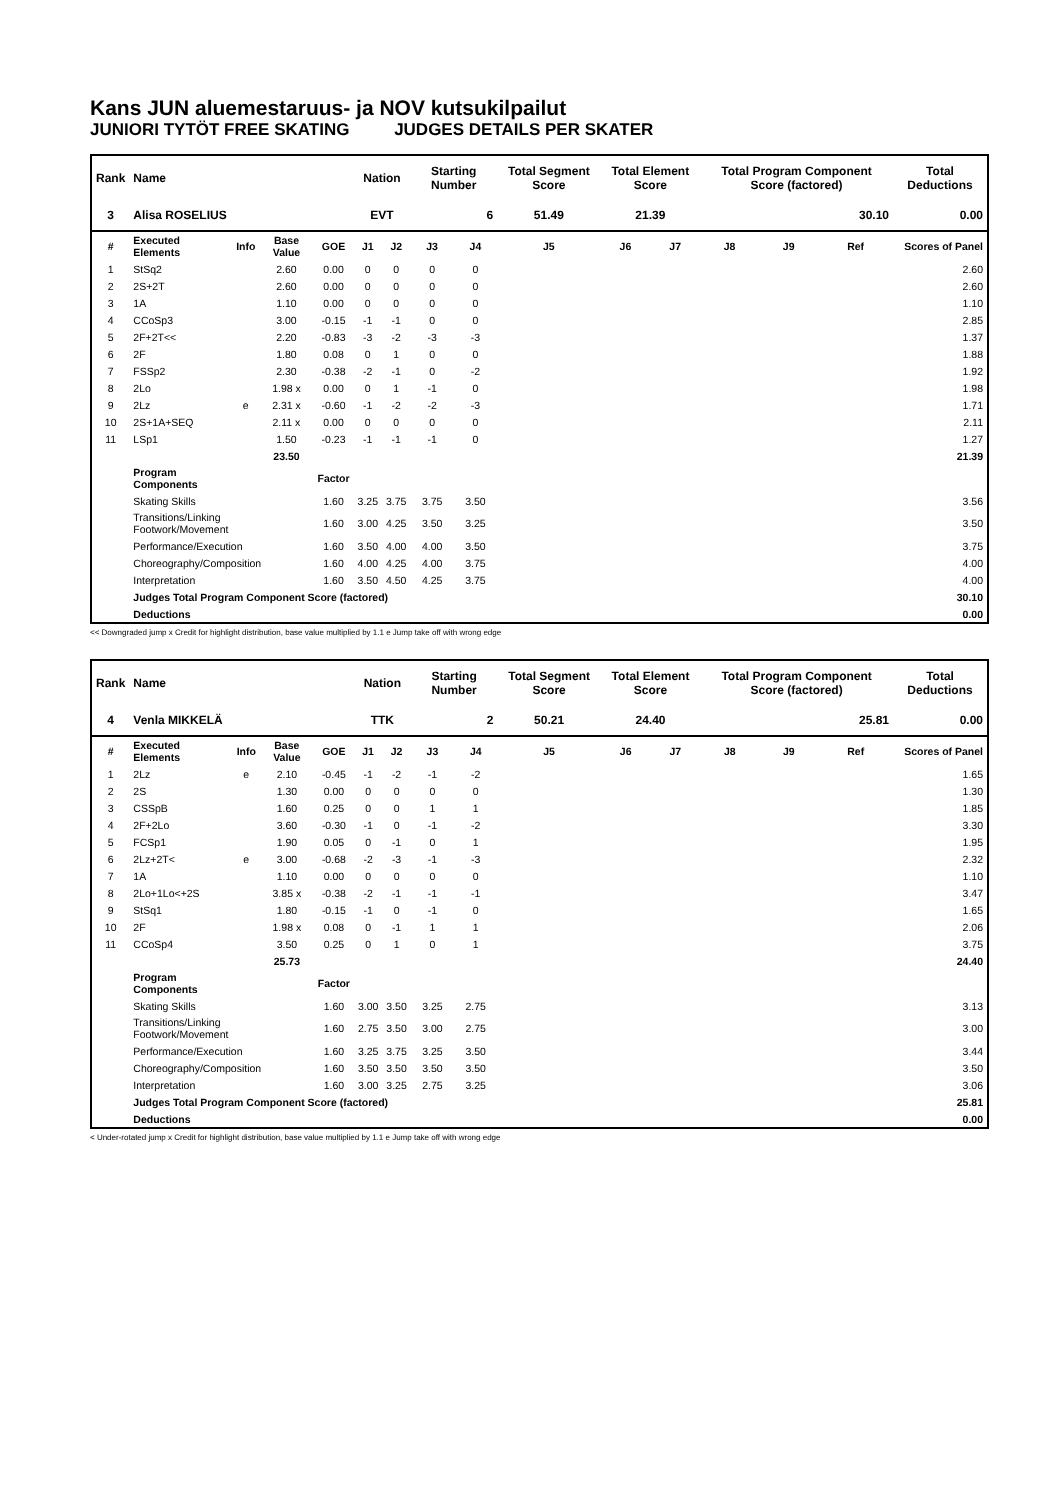Kans JUN aluemestaruus- ja NOV kutsukilpailut
JUNIORI TYTÖT FREE SKATING JUDGES DETAILS PER SKATER
| Rank | Name | | | | Nation | | Starting Number | | Total Segment Score | Total Element Score | | Total Program Component Score (factored) | | | Total Deductions |
| --- | --- | --- | --- | --- | --- | --- | --- | --- | --- | --- | --- | --- | --- | --- | --- |
| 3 | Alisa ROSELIUS | | | | EVT | | 6 | | 51.49 | 21.39 | | 30.10 | | | 0.00 |
| # | Executed Elements | Info | Base Value | GOE | J1 | J2 | J3 | J4 | J5 | J6 | J7 | J8 | J9 | Ref | Scores of Panel |
| 1 | StSq2 | | 2.60 | 0.00 | 0 | 0 | 0 | 0 | | | | | | | 2.60 |
| 2 | 2S+2T | | 2.60 | 0.00 | 0 | 0 | 0 | 0 | | | | | | | 2.60 |
| 3 | 1A | | 1.10 | 0.00 | 0 | 0 | 0 | 0 | | | | | | | 1.10 |
| 4 | CCoSp3 | | 3.00 | -0.15 | -1 | -1 | 0 | 0 | | | | | | | 2.85 |
| 5 | 2F+2T<< | | 2.20 | -0.83 | -3 | -2 | -3 | -3 | | | | | | | 1.37 |
| 6 | 2F | | 1.80 | 0.08 | 0 | 1 | 0 | 0 | | | | | | | 1.88 |
| 7 | FSSp2 | | 2.30 | -0.38 | -2 | -1 | 0 | -2 | | | | | | | 1.92 |
| 8 | 2Lo | | 1.98 x | 0.00 | 0 | 1 | -1 | 0 | | | | | | | 1.98 |
| 9 | 2Lz | e | 2.31 x | -0.60 | -1 | -2 | -2 | -3 | | | | | | | 1.71 |
| 10 | 2S+1A+SEQ | | 2.11 x | 0.00 | 0 | 0 | 0 | 0 | | | | | | | 2.11 |
| 11 | LSp1 | | 1.50 | -0.23 | -1 | -1 | -1 | 0 | | | | | | | 1.27 |
| | | | 23.50 | | | | | | | | | | | | 21.39 |
| | Program Components | | | Factor | | | | | | | | | | | |
| | Skating Skills | | | 1.60 | 3.25 | 3.75 | 3.75 | 3.50 | | | | | | | 3.56 |
| | Transitions/Linking Footwork/Movement | | | 1.60 | 3.00 | 4.25 | 3.50 | 3.25 | | | | | | | 3.50 |
| | Performance/Execution | | | 1.60 | 3.50 | 4.00 | 4.00 | 3.50 | | | | | | | 3.75 |
| | Choreography/Composition | | | 1.60 | 4.00 | 4.25 | 4.00 | 3.75 | | | | | | | 4.00 |
| | Interpretation | | | 1.60 | 3.50 | 4.50 | 4.25 | 3.75 | | | | | | | 4.00 |
| | Judges Total Program Component Score (factored) | | | | | | | | | | | | | | 30.10 |
| | Deductions | | | | | | | | | | | | | | 0.00 |
<< Downgraded jump x Credit for highlight distribution, base value multiplied by 1.1 e Jump take off with wrong edge
| Rank | Name | | | | Nation | | Starting Number | | Total Segment Score | Total Element Score | | Total Program Component Score (factored) | | | Total Deductions |
| --- | --- | --- | --- | --- | --- | --- | --- | --- | --- | --- | --- | --- | --- | --- | --- |
| 4 | Venla MIKKELÄ | | | | TTK | | 2 | | 50.21 | 24.40 | | 25.81 | | | 0.00 |
| # | Executed Elements | Info | Base Value | GOE | J1 | J2 | J3 | J4 | J5 | J6 | J7 | J8 | J9 | Ref | Scores of Panel |
| 1 | 2Lz | e | 2.10 | -0.45 | -1 | -2 | -1 | -2 | | | | | | | 1.65 |
| 2 | 2S | | 1.30 | 0.00 | 0 | 0 | 0 | 0 | | | | | | | 1.30 |
| 3 | CSSpB | | 1.60 | 0.25 | 0 | 0 | 1 | 1 | | | | | | | 1.85 |
| 4 | 2F+2Lo | | 3.60 | -0.30 | -1 | 0 | -1 | -2 | | | | | | | 3.30 |
| 5 | FCSp1 | | 1.90 | 0.05 | 0 | -1 | 0 | 1 | | | | | | | 1.95 |
| 6 | 2Lz+2T< | e | 3.00 | -0.68 | -2 | -3 | -1 | -3 | | | | | | | 2.32 |
| 7 | 1A | | 1.10 | 0.00 | 0 | 0 | 0 | 0 | | | | | | | 1.10 |
| 8 | 2Lo+1Lo<+2S | | 3.85 x | -0.38 | -2 | -1 | -1 | -1 | | | | | | | 3.47 |
| 9 | StSq1 | | 1.80 | -0.15 | -1 | 0 | -1 | 0 | | | | | | | 1.65 |
| 10 | 2F | | 1.98 x | 0.08 | 0 | -1 | 1 | 1 | | | | | | | 2.06 |
| 11 | CCoSp4 | | 3.50 | 0.25 | 0 | 1 | 0 | 1 | | | | | | | 3.75 |
| | | | 25.73 | | | | | | | | | | | | 24.40 |
| | Program Components | | | Factor | | | | | | | | | | | |
| | Skating Skills | | | 1.60 | 3.00 | 3.50 | 3.25 | 2.75 | | | | | | | 3.13 |
| | Transitions/Linking Footwork/Movement | | | 1.60 | 2.75 | 3.50 | 3.00 | 2.75 | | | | | | | 3.00 |
| | Performance/Execution | | | 1.60 | 3.25 | 3.75 | 3.25 | 3.50 | | | | | | | 3.44 |
| | Choreography/Composition | | | 1.60 | 3.50 | 3.50 | 3.50 | 3.50 | | | | | | | 3.50 |
| | Interpretation | | | 1.60 | 3.00 | 3.25 | 2.75 | 3.25 | | | | | | | 3.06 |
| | Judges Total Program Component Score (factored) | | | | | | | | | | | | | | 25.81 |
| | Deductions | | | | | | | | | | | | | | 0.00 |
< Under-rotated jump x Credit for highlight distribution, base value multiplied by 1.1 e Jump take off with wrong edge